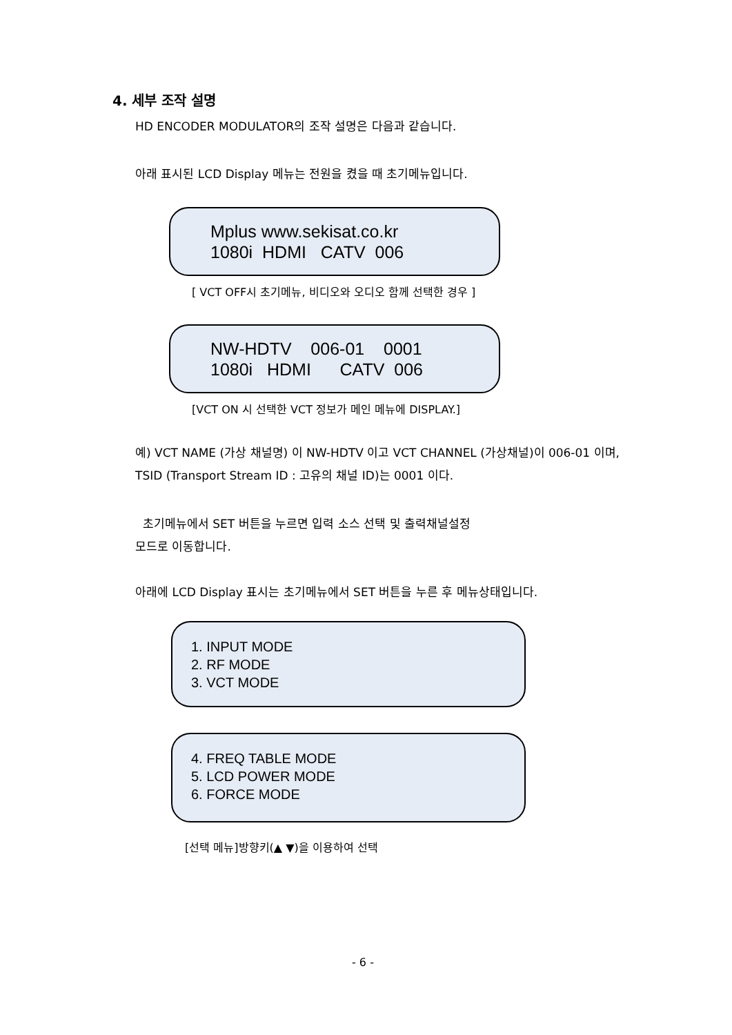4. 세부 조작 설명
HD ENCODER MODULATOR의 조작 설명은 다음과 같습니다.
아래 표시된 LCD Display 메뉴는 전원을 켰을 때 초기메뉴입니다.
Mplus www.sekisat.co.kr 1080i HDMI CATV 006
[ VCT OFF시 초기메뉴, 비디오와 오디오 함께 선택한 경우 ]
NW-HDTV 006-01 0001 1080i HDMI CATV 006
[VCT ON 시 선택한 VCT 정보가 메인 메뉴에 DISPLAY.]
예) VCT NAME (가상 채널명) 이 NW-HDTV 이고 VCT CHANNEL (가상채널)이 006-01 이며, TSID (Transport Stream ID : 고유의 채널 ID)는 0001 이다.
초기메뉴에서 SET 버튼을 누르면 입력 소스 선택 및 출력채널설정
모드로 이동합니다.
아래에 LCD Display 표시는 초기메뉴에서 SET 버튼을 누른 후 메뉴상태입니다.
1. INPUT MODE
2. RF MODE
3. VCT MODE
4. FREQ TABLE MODE
5. LCD POWER MODE
6. FORCE MODE
[선택 메뉴]방향키(▲ ▼)을 이용하여 선택
- 6 -